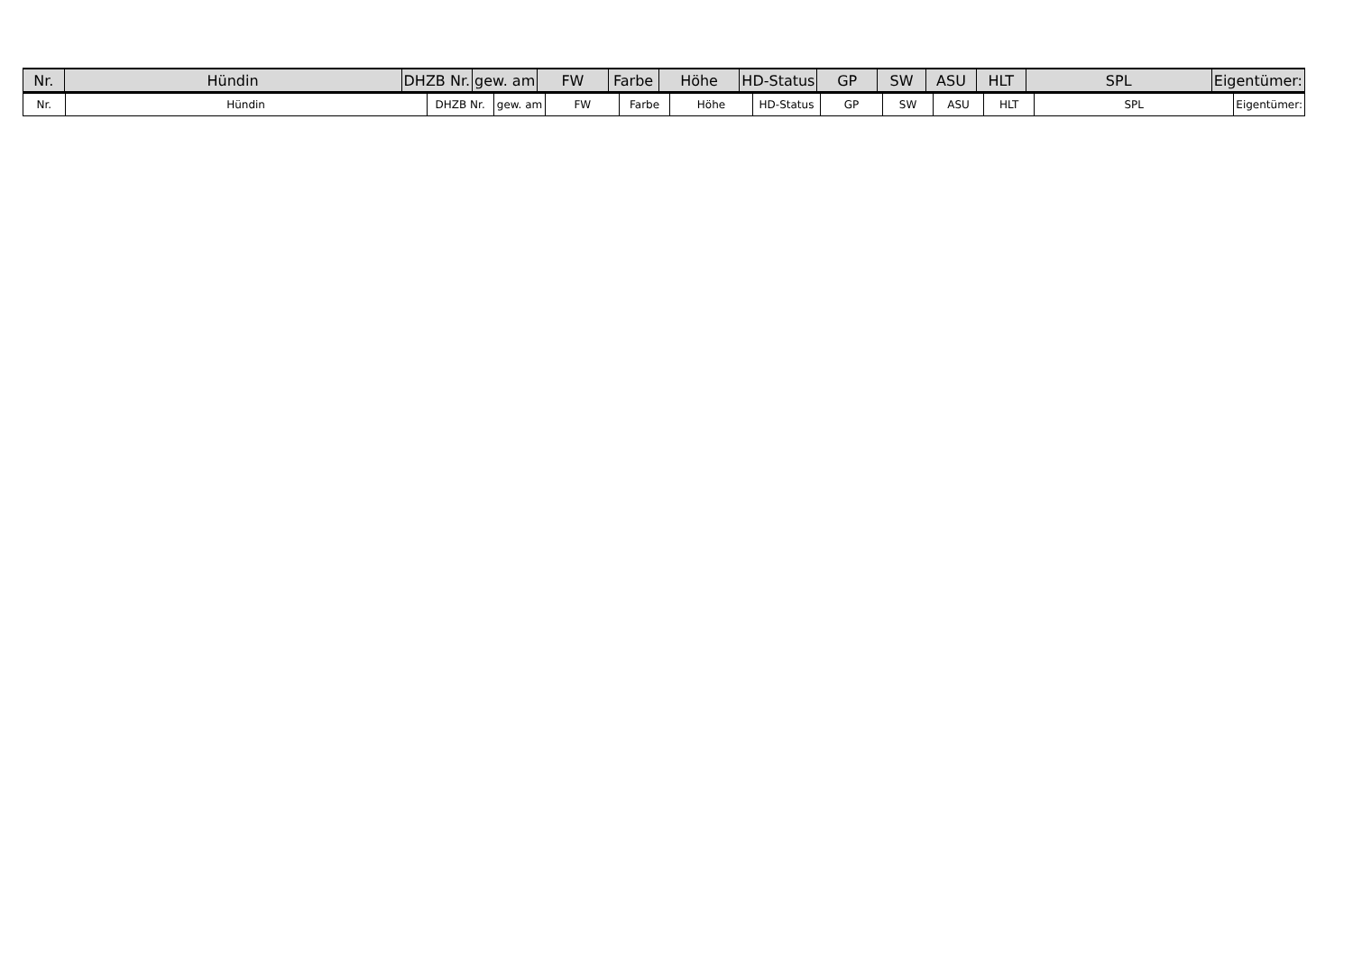| Nr. | Hündin | DHZB Nr. | gew. am | FW | Farbe | Höhe | HD-Status | GP | SW | ASU | HLT | SPL | Eigentümer: |
| Nr. | Hündin | DHZB Nr. | gew. am | FW | Farbe | Höhe | HD-Status | GP | SW | ASU | HLT | SPL | Eigentümer: |